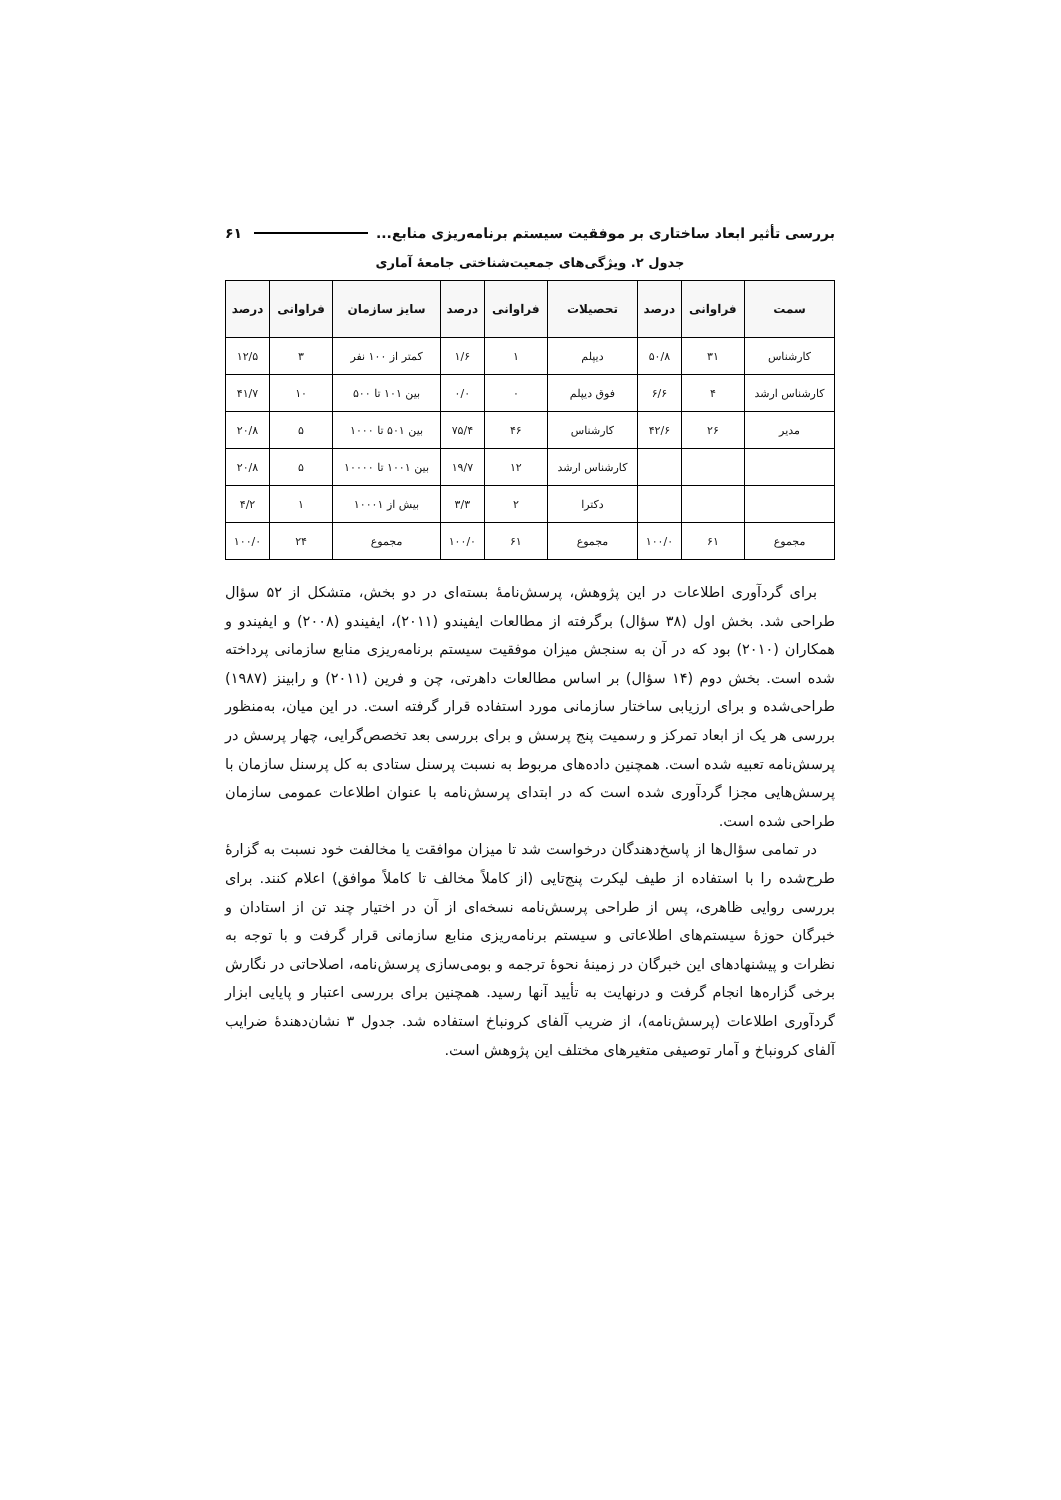بررسی تأثیر ابعاد ساختاری بر موفقیت سیستم برنامه‌ریزی منابع... ۶۱
جدول ۲. ویژگی‌های جمعیت‌شناختی جامعهٔ آماری
| سمت | فراوانی | درصد | تحصیلات | فراوانی | درصد | سایز سازمان | فراوانی | درصد |
| --- | --- | --- | --- | --- | --- | --- | --- | --- |
| کارشناس | ۳۱ | ۵۰/۸ | دیپلم | ۱ | ۱/۶ | کمتر از ۱۰۰ نفر | ۳ | ۱۲/۵ |
| کارشناس ارشد | ۴ | ۶/۶ | فوق دیپلم | ۰ | ۰/۰ | بین ۱۰۱ تا ۵۰۰ | ۱۰ | ۴۱/۷ |
| مدیر | ۲۶ | ۴۲/۶ | کارشناس | ۴۶ | ۷۵/۴ | بین ۵۰۱ تا ۱۰۰۰ | ۵ | ۲۰/۸ |
| | | | کارشناس ارشد | ۱۲ | ۱۹/۷ | بین ۱۰۰۱ تا ۱۰۰۰۰ | ۵ | ۲۰/۸ |
| | | | دکترا | ۲ | ۳/۳ | بیش از ۱۰۰۰۱ | ۱ | ۴/۲ |
| مجموع | ۶۱ | ۱۰۰/۰ | مجموع | ۶۱ | ۱۰۰/۰ | مجموع | ۲۴ | ۱۰۰/۰ |
برای گردآوری اطلاعات در این پژوهش، پرسش‌نامهٔ بسته‌ای در دو بخش، متشکل از ۵۲ سؤال طراحی شد. بخش اول (۳۸ سؤال) برگرفته از مطالعات ایفیندو (۲۰۱۱)، ایفیندو (۲۰۰۸) و ایفیندو و همکاران (۲۰۱۰) بود که در آن به سنجش میزان موفقیت سیستم برنامه‌ریزی منابع سازمانی پرداخته شده است. بخش دوم (۱۴ سؤال) بر اساس مطالعات داهرتی، چن و فرین (۲۰۱۱) و رابینز (۱۹۸۷) طراحی‌شده و برای ارزیابی ساختار سازمانی مورد استفاده قرار گرفته است. در این میان، به‌منظور بررسی هر یک از ابعاد تمرکز و رسمیت پنج پرسش و برای بررسی بعد تخصص‌گرایی، چهار پرسش در پرسش‌نامه تعبیه شده است. همچنین داده‌های مربوط به نسبت پرسنل ستادی به کل پرسنل سازمان با پرسش‌هایی مجزا گردآوری شده است که در ابتدای پرسش‌نامه با عنوان اطلاعات عمومی سازمان طراحی شده است.
در تمامی سؤال‌ها از پاسخ‌دهندگان درخواست شد تا میزان موافقت یا مخالفت خود نسبت به گزارهٔ طرح‌شده را با استفاده از طیف لیکرت پنج‌تایی (از کاملاً مخالف تا کاملاً موافق) اعلام کنند. برای بررسی روایی ظاهری، پس از طراحی پرسش‌نامه نسخه‌ای از آن در اختیار چند تن از استادان و خبرگان حوزهٔ سیستم‌های اطلاعاتی و سیستم برنامه‌ریزی منابع سازمانی قرار گرفت و با توجه به نظرات و پیشنهادهای این خبرگان در زمینهٔ نحوهٔ ترجمه و بومی‌سازی پرسش‌نامه، اصلاحاتی در نگارش برخی گزاره‌ها انجام گرفت و درنهایت به تأیید آنها رسید. همچنین برای بررسی اعتبار و پایایی ابزار گردآوری اطلاعات (پرسش‌نامه)، از ضریب آلفای کرونباخ استفاده شد. جدول ۳ نشان‌دهندهٔ ضرایب آلفای کرونباخ و آمار توصیفی متغیرهای مختلف این پژوهش است.